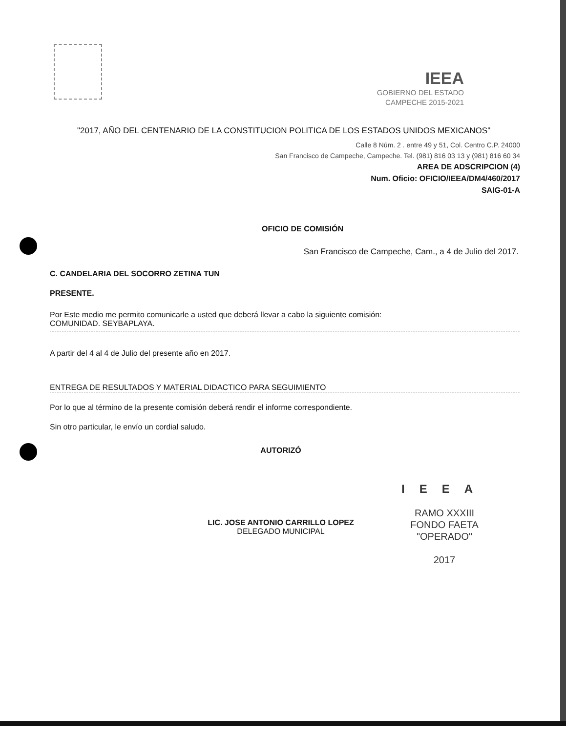IEEA
GOBIERNO DEL ESTADO
CAMPECHE 2015-2021
"2017, AÑO DEL CENTENARIO DE LA CONSTITUCION POLITICA DE LOS ESTADOS UNIDOS MEXICANOS"
Calle 8 Núm. 2 . entre 49 y 51, Col. Centro C.P. 24000
San Francisco de Campeche, Campeche. Tel. (981) 816 03 13 y (981) 816 60 34
AREA DE ADSCRIPCION (4)
Num. Oficio: OFICIO/IEEA/DM4/460/2017
SAIG-01-A
OFICIO DE COMISIÓN
San Francisco de Campeche, Cam., a 4 de Julio del 2017.
C. CANDELARIA DEL SOCORRO ZETINA TUN
PRESENTE.
Por Este medio me permito comunicarle a usted que deberá llevar a cabo la siguiente comisión:
COMUNIDAD. SEYBAPLAYA.
A partir del 4 al 4 de Julio del presente año en 2017.
ENTREGA DE RESULTADOS Y MATERIAL DIDACTICO PARA SEGUIMIENTO
Por lo que al término de la presente comisión deberá rendir el informe correspondiente.
Sin otro particular, le envío un cordial saludo.
AUTORIZÓ
LIC. JOSE ANTONIO CARRILLO LOPEZ
DELEGADO MUNICIPAL
IEEA
RAMO XXXIII
FONDO FAETA
"OPERADO"
2017